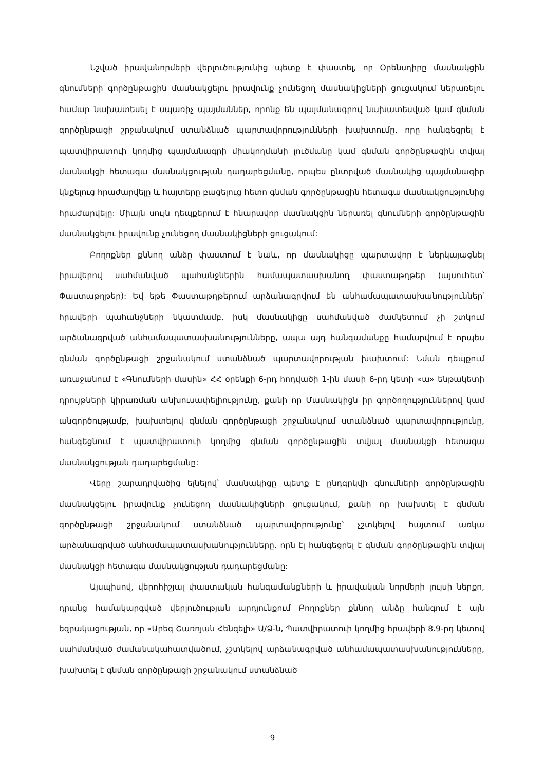Նշված իրավանորմերի վերլուծությունից պետք է փաստել, որ Օրենսդիրը մասնակցին գնումների գործընթացին մասնակցելու իրավունք չունեցող մասնակիցների ցուցակում ներառելու համար նախատեսել է սպառիչ պայմաններ, որոնք են պայմանագրով նախատեսված կամ գնման գործընթացի շրջանակում ստանձնած պարտավորությունների խախտումը, որը հանգեցրել է պատվիրատուի կողմից պայմանագրի միակողմանի լուծմանը կամ գնման գործընթացին տվյալ մասնակցի հետագա մասնակցության դադարեցմանը, որպես ընտրված մասնակից պայմանագիր կնքելուց հրաժարվելը և հայտերը բացելուց հետո գնման գործընթացին հետագա մասնակցությունից հրաժարվելը: Միայն սույն դեպքերում է հնարավոր մասնակցին ներառել գնումների գործընթացին մասնակցելու իրավունք չունեցող մասնակիցների ցուցակում:
Բողոքներ քննող անձը փաստում է նաև, որ մասնակիցը պարտավոր է ներկայացնել իրավերով սահմանված պահանջներին համապատասխանող փաստաթղթեր (այսուհետ՝ Փաստաթղթեր): Եվ եթե Փաստաթղթերում արձանագրվում են անհամապատասխա­նություններ՝ հրավերի պահանջների նկատմամբ, իսկ մասնակիցը սահմանված ժամկետում չի շտկում արձանագրված անհամապատասխանությունները, ապա այդ հանգամանքը համարվում է որպես գնման գործընթացի շրջանակում ստանձնած պարտավորության խախտում: Նման դեպքում առաջանում է «Գնումների մասին» ՀՀ օրենքի 6-րդ հոդվածի 1-ին մասի 6-րդ կետի «ա» ենթակետի դրույթների կիրառման անխուսափելիությունը, քանի որ Մասնակիցն իր գործողություններով կամ անգործությամբ, խախտելով գնման գործընթացի շրջանակում ստանձնած պարտավորությունը, հանգեցնում է պատվիրատուի կողմից գնման գործընթացին տվյալ մասնակցի հետագա մասնակցության դադարեցմանը:
Վերը շարադրվածից ելնելով՝ մասնակիցը պետք է ընդգրկվի գնումների գործընթացին մասնակցելու իրավունք չունեցող մասնակիցների ցուցակում, քանի որ խախտել է գնման գործընթացի շրջանակում ստանձնած պարտավորությունը՝ չշտկելով հայտում առկա արձանագրված անհամապատասխանությունները, որն էլ հանգեցրել է գնման գործընթացին տվյալ մասնակցի հետագա մասնակցության դադարեցմանը:
Այսպիսով, վերոհիշյալ փաստական հանգամանքների և իրավական նորմերի լույսի ներքո, դրանց համակարգված վերլուծության արդյունքում Բողոքներ քննող անձը հանգում է այն եզրակացության, որ «Արեգ Շառոյան Հենզելի» Ա/Ձ-ն, Պատվիրատուի կողմից հրավերի 8.9-րդ կետով սահմանված ժամանակահատվածում, չշտկելով արձանագրված անհամապատասխանությունները, խախտել է գնման գործընթացի շրջանակում ստանձնած
9